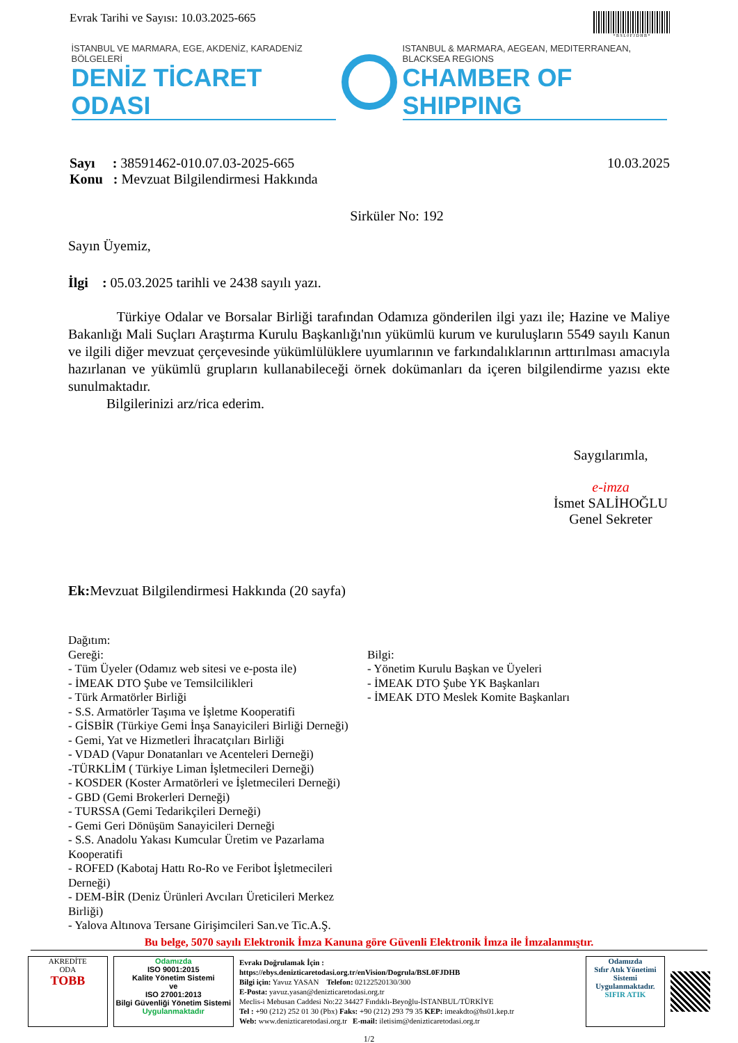Evrak Tarihi ve Sayısı: 10.03.2025-665
* B S L 0 F J D H B *
İSTANBUL VE MARMARA, EGE, AKDENİZ, KARADENİZ BÖLGELERİ
DENİZ TİCARET ODASI
ISTANBUL & MARMARA, AEGEAN, MEDITERRANEAN, BLACKSEA REGIONS
CHAMBER OF SHIPPING
Sayı : 38591462-010.07.03-2025-665
Konu : Mevzuat Bilgilendirmesi Hakkında
10.03.2025
Sirküler No: 192
Sayın Üyemiz,
İlgi : 05.03.2025 tarihli ve 2438 sayılı yazı.
Türkiye Odalar ve Borsalar Birliği tarafından Odamıza gönderilen ilgi yazı ile; Hazine ve Maliye Bakanlığı Mali Suçları Araştırma Kurulu Başkanlığı'nın yükümlü kurum ve kuruluşların 5549 sayılı Kanun ve ilgili diğer mevzuat çerçevesinde yükümlülüklere uyumlarının ve farkındalıklarının arttırılması amacıyla hazırlanan ve yükümlü grupların kullanabileceği örnek dokümanları da içeren bilgilendirme yazısı ekte sunulmaktadır.
Bilgilerinizi arz/rica ederim.
Saygılarımla,
e-imza
İsmet SALİHOĞLU
Genel Sekreter
Ek: Mevzuat Bilgilendirmesi Hakkında (20 sayfa)
Dağıtım:
Gereği:
- Tüm Üyeler (Odamız web sitesi ve e-posta ile)
- İMEAK DTO Şube ve Temsilcilikleri
- Türk Armatörler Birliği
- S.S. Armatörler Taşıma ve İşletme Kooperatifi
- GİSBİR (Türkiye Gemi İnşa Sanayicileri Birliği Derneği)
- Gemi, Yat ve Hizmetleri İhracatçıları Birliği
- VDAD (Vapur Donatanları ve Acenteleri Derneği)
-TÜRKLİM ( Türkiye Liman İşletmecileri Derneği)
- KOSDER (Koster Armatörleri ve İşletmecileri Derneği)
- GBD (Gemi Brokerleri Derneği)
- TURSSA (Gemi Tedarikçileri Derneği)
- Gemi Geri Dönüşüm Sanayicileri Derneği
- S.S. Anadolu Yakası Kumcular Üretim ve Pazarlama Kooperatifi
- ROFED (Kabotaj Hattı Ro-Ro ve Feribot İşletmecileri Derneği)
- DEM-BİR (Deniz Ürünleri Avcıları Üreticileri Merkez Birliği)
- Yalova Altınova Tersane Girişimcileri San.ve Tic.A.Ş.
Bilgi:
- Yönetim Kurulu Başkan ve Üyeleri
- İMEAK DTO Şube YK Başkanları
- İMEAK DTO Meslek Komite Başkanları
Bu belge, 5070 sayılı Elektronik İmza Kanuna göre Güvenli Elektronik İmza ile İmzalanmıştır.
AKREDİTE
ODA
TOBB
Odamızda
ISO 9001:2015
Kalite Yönetim Sistemi
ve
ISO 27001:2013
Bilgi Güvenliği Yönetim Sistemi
Uygulanmaktadır
Evrakı Doğrulamak İçin :
https://ebys.denizticaretodasi.org.tr/enVision/Dogrula/BSL0FJDHB
Bilgi için: Yavuz YASAN Telefon: 02122520130/300
E-Posta: yavuz.yasan@denizticaretodasi.org.tr
Meclis-i Mebusan Caddesi No:22 34427 Fındıklı-Beyoğlu-İSTANBUL/TÜRKİYE
Tel : +90 (212) 252 01 30 (Pbx) Faks: +90 (212) 293 79 35 KEP: imeakdto@hs01.kep.tr
Web: www.denizticaretodasi.org.tr E-mail: iletisim@denizticaretodasi.org.tr
Odamızda
Sıfır Atık Yönetimi Sistemi
Uygulanmaktadır.
SIFIR ATIK
1/2